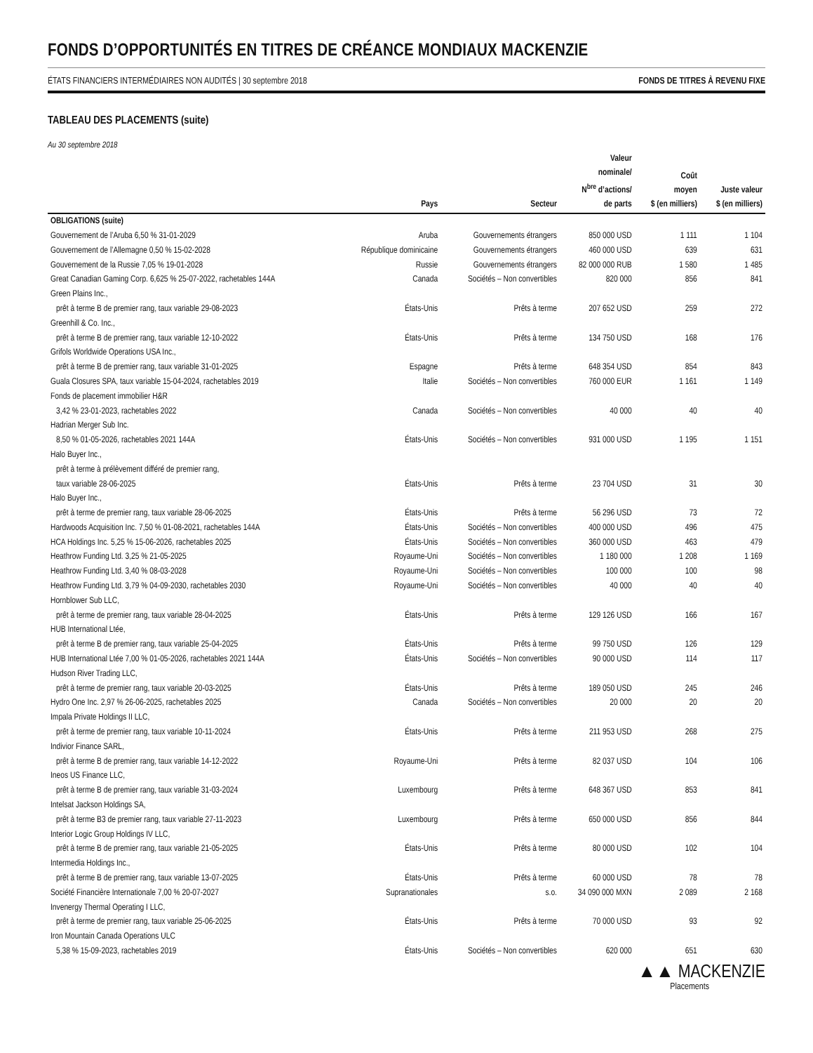FONDS D’OPPORTUNITÉS EN TITRES DE CRÉANCE MONDIAUX MACKENZIE
ÉTATS FINANCIERS INTERMÉDIAIRES NON AUDITÉS | 30 septembre 2018 FONDS DE TITRES À REVENU FIXE
TABLEAU DES PLACEMENTS (suite)
Au 30 septembre 2018
| | Pays | Secteur | Valeur nominale/ N<sup>bre</sup> d’actions/ de parts | Coût moyen $ (en milliers) | Juste valeur $ (en milliers) |
| --- | --- | --- | --- | --- | --- |
| OBLIGATIONS (suite) | | | | | |
| Gouvernement de l’Aruba 6,50 % 31-01-2029 | Aruba | Gouvernements étrangers | 850 000 USD | 1 111 | 1 104 |
| Gouvernement de l’Allemagne 0,50 % 15-02-2028 | République dominicaine | Gouvernements étrangers | 460 000 USD | 639 | 631 |
| Gouvernement de la Russie 7,05 % 19-01-2028 | Russie | Gouvernements étrangers | 82 000 000 RUB | 1 580 | 1 485 |
| Great Canadian Gaming Corp. 6,625 % 25-07-2022, rachetables 144A | Canada | Sociétés – Non convertibles | 820 000 | 856 | 841 |
| Green Plains Inc., | | | | | |
| prêt à terme B de premier rang, taux variable 29-08-2023 | États-Unis | Prêts à terme | 207 652 USD | 259 | 272 |
| Greenhill & Co. Inc., | | | | | |
| prêt à terme B de premier rang, taux variable 12-10-2022 | États-Unis | Prêts à terme | 134 750 USD | 168 | 176 |
| Grifols Worldwide Operations USA Inc., | | | | | |
| prêt à terme B de premier rang, taux variable 31-01-2025 | Espagne | Prêts à terme | 648 354 USD | 854 | 843 |
| Guala Closures SPA, taux variable 15-04-2024, rachetables 2019 | Italie | Sociétés – Non convertibles | 760 000 EUR | 1 161 | 1 149 |
| Fonds de placement immobilier H&R | | | | | |
| 3,42 % 23-01-2023, rachetables 2022 | Canada | Sociétés – Non convertibles | 40 000 | 40 | 40 |
| Hadrian Merger Sub Inc. | | | | | |
| 8,50 % 01-05-2026, rachetables 2021 144A | États-Unis | Sociétés – Non convertibles | 931 000 USD | 1 195 | 1 151 |
| Halo Buyer Inc., | | | | | |
| prêt à terme à prélèvement différé de premier rang, | | | | | |
| taux variable 28-06-2025 | États-Unis | Prêts à terme | 23 704 USD | 31 | 30 |
| Halo Buyer Inc., | | | | | |
| prêt à terme de premier rang, taux variable 28-06-2025 | États-Unis | Prêts à terme | 56 296 USD | 73 | 72 |
| Hardwoods Acquisition Inc. 7,50 % 01-08-2021, rachetables 144A | États-Unis | Sociétés – Non convertibles | 400 000 USD | 496 | 475 |
| HCA Holdings Inc. 5,25 % 15-06-2026, rachetables 2025 | États-Unis | Sociétés – Non convertibles | 360 000 USD | 463 | 479 |
| Heathrow Funding Ltd. 3,25 % 21-05-2025 | Royaume-Uni | Sociétés – Non convertibles | 1 180 000 | 1 208 | 1 169 |
| Heathrow Funding Ltd. 3,40 % 08-03-2028 | Royaume-Uni | Sociétés – Non convertibles | 100 000 | 100 | 98 |
| Heathrow Funding Ltd. 3,79 % 04-09-2030, rachetables 2030 | Royaume-Uni | Sociétés – Non convertibles | 40 000 | 40 | 40 |
| Hornblower Sub LLC, | | | | | |
| prêt à terme de premier rang, taux variable 28-04-2025 | États-Unis | Prêts à terme | 129 126 USD | 166 | 167 |
| HUB International Ltée, | | | | | |
| prêt à terme B de premier rang, taux variable 25-04-2025 | États-Unis | Prêts à terme | 99 750 USD | 126 | 129 |
| HUB International Ltée 7,00 % 01-05-2026, rachetables 2021 144A | États-Unis | Sociétés – Non convertibles | 90 000 USD | 114 | 117 |
| Hudson River Trading LLC, | | | | | |
| prêt à terme de premier rang, taux variable 20-03-2025 | États-Unis | Prêts à terme | 189 050 USD | 245 | 246 |
| Hydro One Inc. 2,97 % 26-06-2025, rachetables 2025 | Canada | Sociétés – Non convertibles | 20 000 | 20 | 20 |
| Impala Private Holdings II LLC, | | | | | |
| prêt à terme de premier rang, taux variable 10-11-2024 | États-Unis | Prêts à terme | 211 953 USD | 268 | 275 |
| Indivior Finance SARL, | | | | | |
| prêt à terme B de premier rang, taux variable 14-12-2022 | Royaume-Uni | Prêts à terme | 82 037 USD | 104 | 106 |
| Ineos US Finance LLC, | | | | | |
| prêt à terme B de premier rang, taux variable 31-03-2024 | Luxembourg | Prêts à terme | 648 367 USD | 853 | 841 |
| Intelsat Jackson Holdings SA, | | | | | |
| prêt à terme B3 de premier rang, taux variable 27-11-2023 | Luxembourg | Prêts à terme | 650 000 USD | 856 | 844 |
| Interior Logic Group Holdings IV LLC, | | | | | |
| prêt à terme B de premier rang, taux variable 21-05-2025 | États-Unis | Prêts à terme | 80 000 USD | 102 | 104 |
| Intermedia Holdings Inc., | | | | | |
| prêt à terme B de premier rang, taux variable 13-07-2025 | États-Unis | Prêts à terme | 60 000 USD | 78 | 78 |
| Société Financière Internationale 7,00 % 20-07-2027 | Supranationales | s.o. | 34 090 000 MXN | 2 089 | 2 168 |
| Invenergy Thermal Operating I LLC, | | | | | |
| prêt à terme de premier rang, taux variable 25-06-2025 | États-Unis | Prêts à terme | 70 000 USD | 93 | 92 |
| Iron Mountain Canada Operations ULC | | | | | |
| 5,38 % 15-09-2023, rachetables 2019 | États-Unis | Sociétés – Non convertibles | 620 000 | 651 | 630 |
▲▲ MACKENZIE
Placements